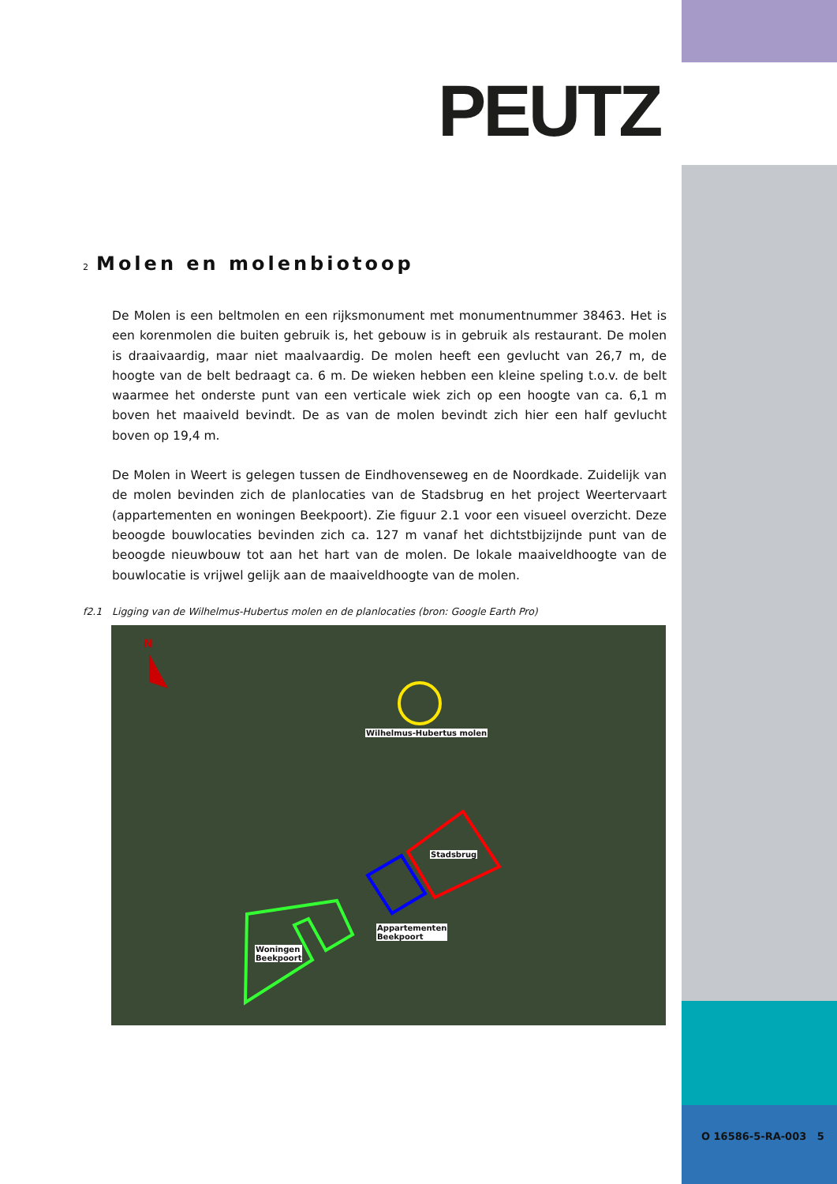PEUTZ
2 Molen en molenbiotoop
De Molen is een beltmolen en een rijksmonument met monumentnummer 38463. Het is een korenmolen die buiten gebruik is, het gebouw is in gebruik als restaurant. De molen is draaivaardig, maar niet maalvaardig. De molen heeft een gevlucht van 26,7 m, de hoogte van de belt bedraagt ca. 6 m. De wieken hebben een kleine speling t.o.v. de belt waarmee het onderste punt van een verticale wiek zich op een hoogte van ca. 6,1 m boven het maaiveld bevindt. De as van de molen bevindt zich hier een half gevlucht boven op 19,4 m.
De Molen in Weert is gelegen tussen de Eindhovenseweg en de Noordkade. Zuidelijk van de molen bevinden zich de planlocaties van de Stadsbrug en het project Weertervaart (appartementen en woningen Beekpoort). Zie figuur 2.1 voor een visueel overzicht. Deze beoogde bouwlocaties bevinden zich ca. 127 m vanaf het dichtstbijzijnde punt van de beoogde nieuwbouw tot aan het hart van de molen. De lokale maaiveldhoogte van de bouwlocatie is vrijwel gelijk aan de maaiveldhoogte van de molen.
f2.1 Ligging van de Wilhelmus-Hubertus molen en de planlocaties (bron: Google Earth Pro)
N
Wilhelmus-Hubertus molen
Stadsbrug
Appartementen
Beekpoort
Woningen
Beekpoort
O 16586-5-RA-003 5